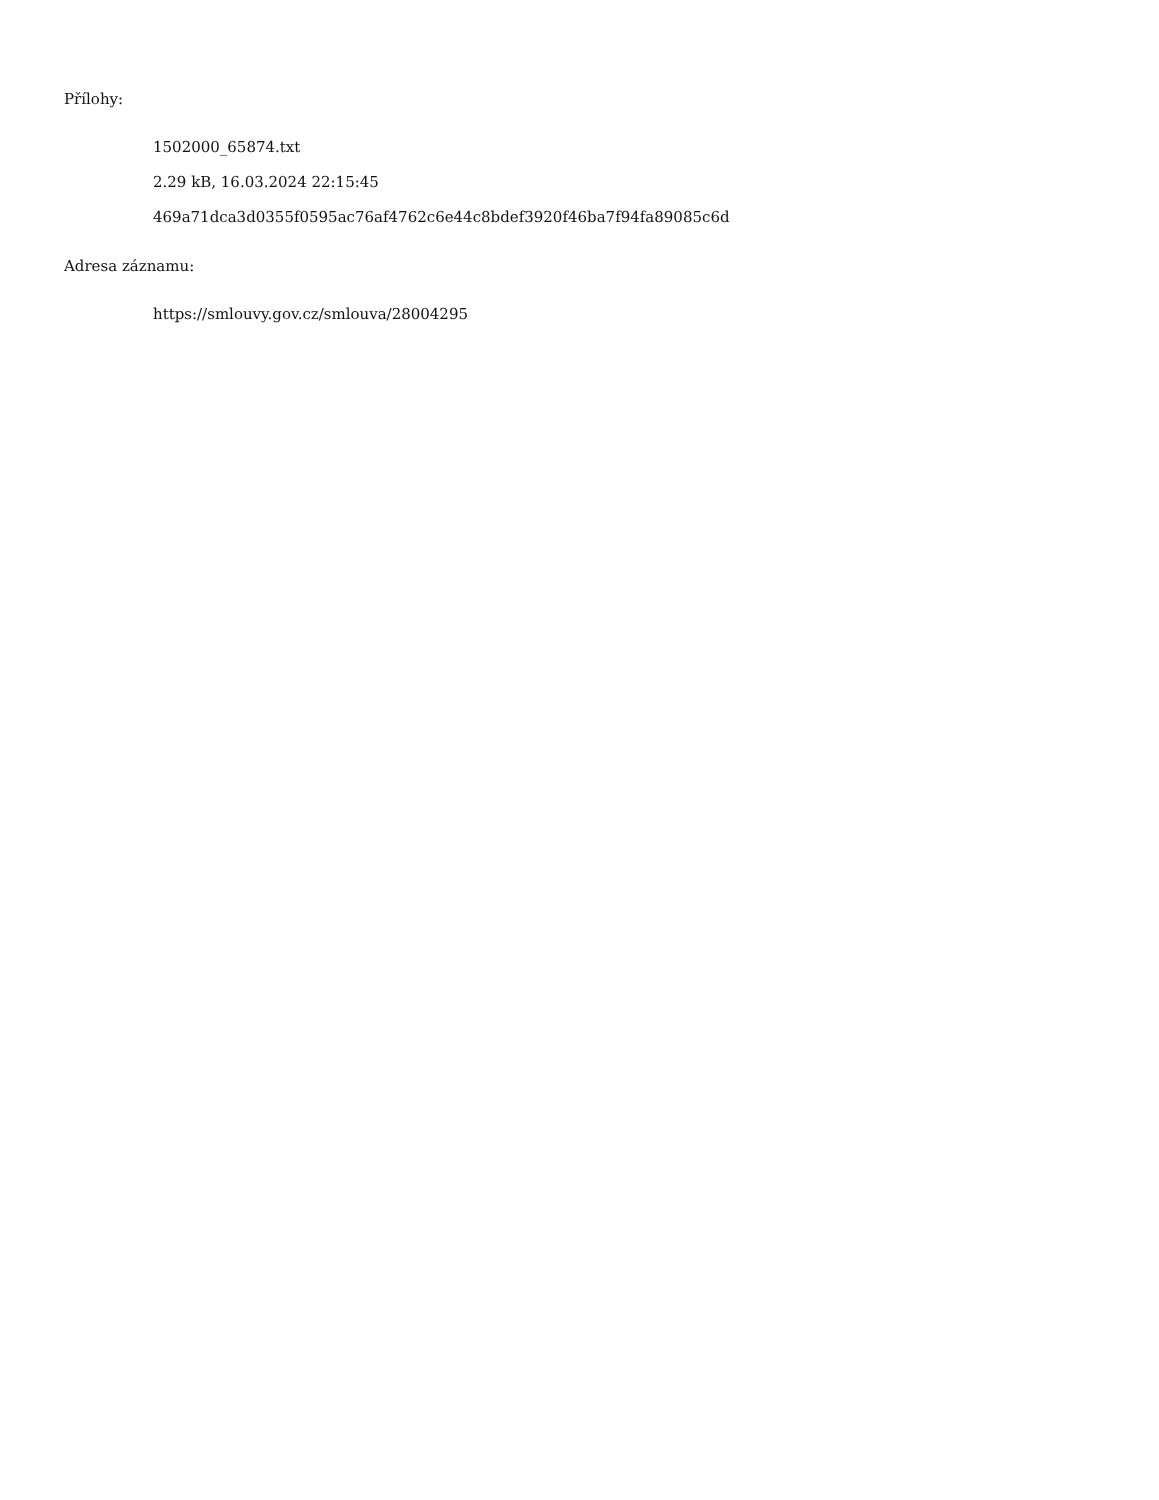Přílohy:
1502000_65874.txt
2.29 kB, 16.03.2024 22:15:45
469a71dca3d0355f0595ac76af4762c6e44c8bdef3920f46ba7f94fa89085c6d
Adresa záznamu:
https://smlouvy.gov.cz/smlouva/28004295